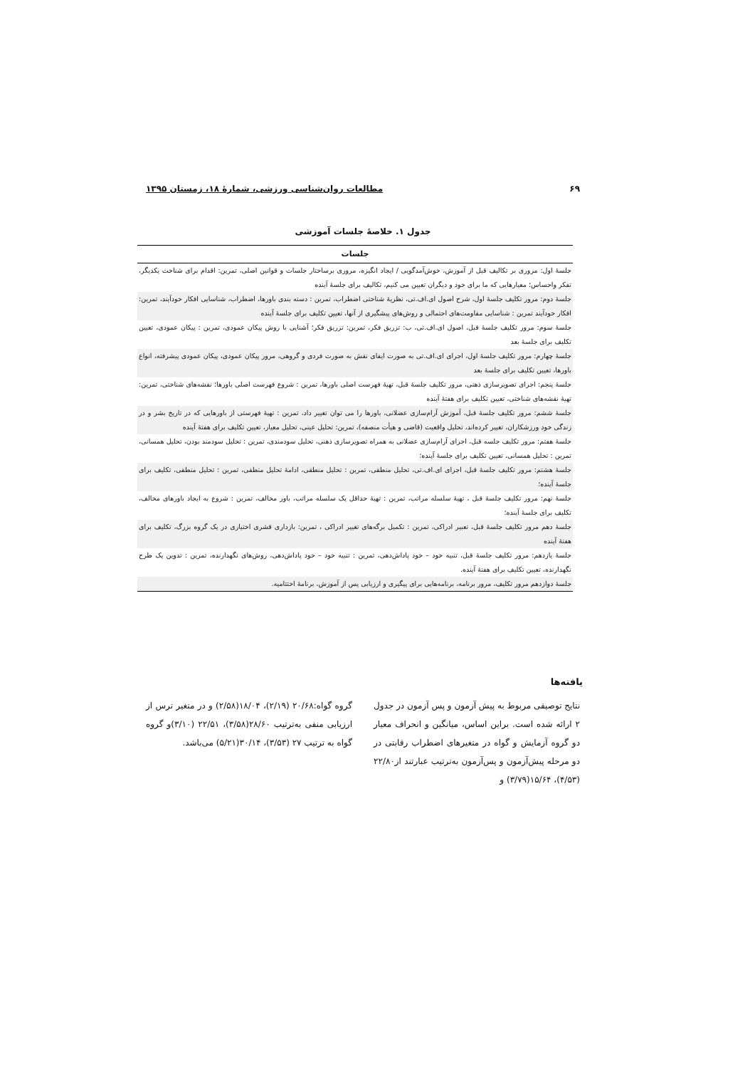۶۹ مطالعات روان‌شناسی ورزشی، شمارهٔ ۱۸، زمستان ۱۳۹۵
جدول ۱. خلاصهٔ جلسات آموزشی
| جلسات |
| --- |
| جلسهٔ اول: مروری بر تکالیف قبل از آموزش، خوش‌آمدگویی / ایجاد انگیزه، مروری برساختار جلسات و قوانین اصلی، تمرین: اقدام برای شناخت یکدیگر، تفکر واحساس؛ معیارهایی که ما برای خود و دیگران تعیین می کنیم، تکالیف برای جلسهٔ آینده |
| جلسهٔ دوم: مرور تکلیف جلسهٔ اول، شرح اصول ای.اف.تی، نظریهٔ شناختی اضطراب، تمرین : دسته بندی باورها، اضطراب، شناسایی افکار خودآیند، تمرین: افکار خودآیند تمرین : شناسایی مقاومت‌های احتمالی و روش‌های پیشگیری از آنها، تعیین تکلیف برای جلسهٔ آینده |
| جلسهٔ سوم: مرور تکلیف جلسهٔ قبل، اصول ای.اف.تی، ب: تزریق فکر، تمرین: تزریق فکر؛ آشنایی با روش پیکان عمودی، تمرین : پیکان عمودی، تعیین تکلیف برای جلسهٔ بعد |
| جلسهٔ چهارم: مرور تکلیف جلسهٔ اول، اجرای ای.اف.تی به صورت ایفای نقش به صورت فردی و گروهی، مرور پیکان عمودی، پیکان عمودی پیشرفته، انواع باورها، تعیین تکلیف برای جلسهٔ بعد |
| جلسهٔ پنجم: اجرای تصویرسازی ذهنی، مرور تکلیف جلسهٔ قبل، تهیهٔ فهرست اصلی باورها، تمرین : شروع فهرست اصلی باورها؛ نقشه‌های شناختی، تمرین: تهیهٔ نقشه‌های شناختی، تعیین تکلیف برای هفتهٔ آینده |
| جلسهٔ ششم: مرور تکلیف جلسهٔ قبل، آموزش آرام‌سازی عضلانی، باورها را می توان تغییر داد، تمرین : تهیهٔ فهرستی از باورهایی که در تاریخ بشر و در زندگی خود ورزشکاران، تغییر کرده‌اند، تحلیل واقعیت (قاضی و هیأت منصفه)، تمرین: تحلیل عینی، تحلیل معیار، تعیین تکلیف برای هفتهٔ آینده |
| جلسهٔ هفتم: مرور تکلیف جلسه قبل، اجرای آرام‌سازی عضلانی به همراه تصویرسازی ذهنی، تحلیل سودمندی، تمرین : تحلیل سودمند بودن، تحلیل همسانی، تمرین : تحلیل همسانی، تعیین تکلیف برای جلسهٔ آینده؛ |
| جلسهٔ هشتم: مرور تکلیف جلسهٔ قبل، اجرای ای.اف.تی، تحلیل منطقی، تمرین : تحلیل منطقی، ادامهٔ تحلیل منطقی، تمرین : تحلیل منطقی، تکلیف برای جلسهٔ آینده؛ |
| جلسهٔ نهم: مرور تکلیف جلسهٔ قبل ، تهیهٔ سلسله مراتب، تمرین : تهیهٔ حداقل یک سلسله مراتب، باور مخالف، تمرین : شروع به ایجاد باورهای مخالف، تکلیف برای جلسهٔ آینده؛ |
| جلسهٔ دهم مرور تکلیف جلسهٔ قبل، تعبیر ادراکی، تمرین : تکمیل برگه‌های تغییر ادراکی ، تمرین: بازداری قشری اختیاری در یک گروه بزرگ، تکلیف برای هفتهٔ آینده |
| جلسهٔ یازدهم: مرور تکلیف جلسهٔ قبل، تنبیه خود – خود پاداش‌دهی، تمرین : تنبیه خود – خود پاداش‌دهی، روش‌های نگهدارنده، تمرین : تدوین یک طرح نگهدارنده، تعیین تکلیف برای هفتهٔ آینده. |
| جلسهٔ دوازدهم مرور تکلیف، مرور برنامه، برنامه‌هایی برای پیگیری و ارزیابی پس از آموزش، برنامهٔ اختتامیه. |
یافته‌ها
نتایج توصیفی مربوط به پیش آزمون و پس آزمون در جدول ۲ ارائه شده است. براین اساس، میانگین و انحراف معیار دو گروه آزمایش و گواه در متغیرهای اضطراب رقابتی در دو مرحله پیش‌آزمون و پس‌آزمون به‌ترتیب عبارتند از۲۲/۸۰ (۴/۵۳)، ۱۵/۶۴(۳/۷۹) و
گروه گواه:۲۰/۶۸ (۲/۱۹)، ۱۸/۰۴(۲/۵۸) و در متغیر ترس از ارزیابی منفی به‌ترتیب ۲۸/۶۰(۳/۵۸)، ۲۲/۵۱ (۳/۱۰)و گروه گواه به ترتیب ۲۷ (۳/۵۳)، ۳۰/۱۴(۵/۲۱) می‌باشد.